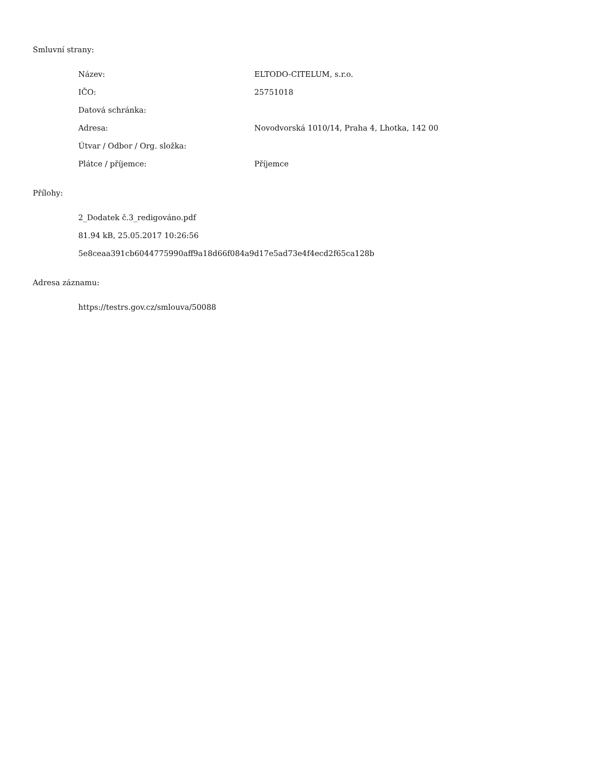Smluvní strany:
| Název: | ELTODO-CITELUM, s.r.o. |
| IČO: | 25751018 |
| Datová schránka: | |
| Adresa: | Novodvorská 1010/14, Praha 4, Lhotka, 142 00 |
| Útvar / Odbor / Org. složka: | |
| Plátce / příjemce: | Příjemce |
Přílohy:
2_Dodatek č.3_redigováno.pdf
81.94 kB, 25.05.2017 10:26:56
5e8ceaa391cb6044775990aff9a18d66f084a9d17e5ad73e4f4ecd2f65ca128b
Adresa záznamu:
https://testrs.gov.cz/smlouva/50088